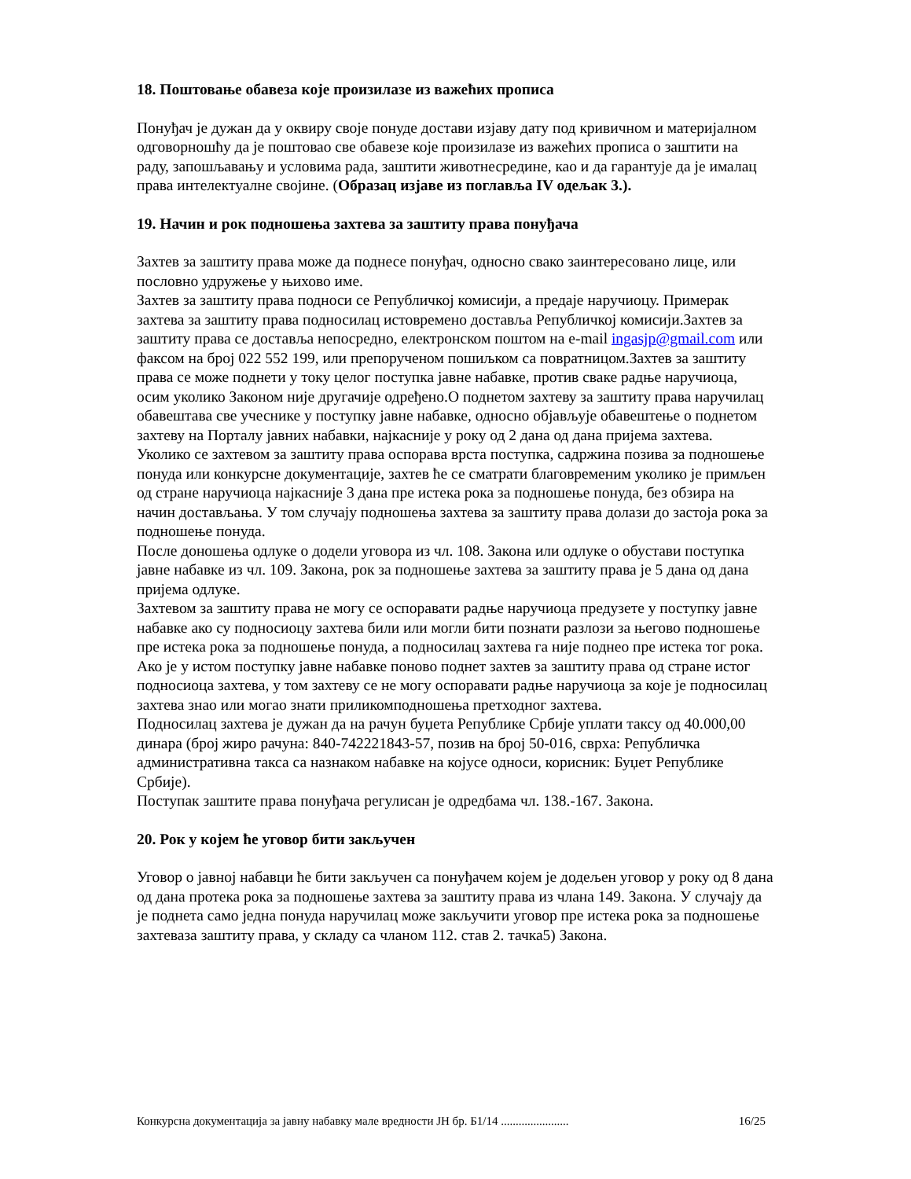18. Поштовање обавеза које произилазе из важећих прописа
Понуђач је дужан да у оквиру своје понуде достави изјаву дату под кривичном и материјалном одговорношћу да је поштовао све обавезе које произилазе из важећих прописа о заштити на раду, запошљавању и условима рада, заштити животнесредине, као и да гарантује да је ималац права интелектуалне својине. (Образац изјаве из поглавља IV одељак 3.).
19. Начин и рок подношења захтева за заштиту права понуђача
Захтев за заштиту права може да поднесе понуђач, односно свако заинтересовано лице, или пословно удружење у њихово име.
Захтев за заштиту права подноси се Републичкој комисији, а предаје наручиоцу. Примерак захтева за заштиту права подносилац истовремено доставља Републичкој комисији.Захтев за заштиту права се доставља непосредно, електронском поштом на e-mail ingasjp@gmail.com или факсом на број 022 552 199, или препорученом пошиљком са повратницом.Захтев за заштиту права се може поднети у току целог поступка јавне набавке, против сваке радње наручиоца, осим уколико Законом није другачије одређено.О поднетом захтеву за заштиту права наручилац обавештава све учеснике у поступку јавне набавке, односно објављује обавештење о поднетом захтеву на Порталу јавних набавки, најкасније у року од 2 дана од дана пријема захтева.
Уколико се захтевом за заштиту права оспорава врста поступка, садржина позива за подношење понуда или конкурсне документације, захтев ће се сматрати благовременим уколико је примљен од стране наручиоца најкасније 3 дана пре истека рока за подношење понуда, без обзира на начин достављања. У том случају подношења захтева за заштиту права долази до застоја рока за подношење понуда.
После доношења одлуке о додели уговора из чл. 108. Закона или одлуке о обустави поступка јавне набавке из чл. 109. Закона, рок за подношење захтева за заштиту права је 5 дана од дана пријема одлуке.
Захтевом за заштиту права не могу се оспоравати радње наручиоца предузете у поступку јавне набавке ако су подносиоцу захтева били или могли бити познати разлози за његово подношење пре истека рока за подношење понуда, а подносилац захтева га није поднео пре истека тог рока.
Ако је у истом поступку јавне набавке поново поднет захтев за заштиту права од стране истог подносиоца захтева, у том захтеву се не могу оспоравати радње наручиоца за које је подносилац захтева знао или могао знати приликомподношења претходног захтева.
Подносилац захтева је дужан да на рачун буџета Републике Србије уплати таксу од 40.000,00 динара (број жиро рачуна: 840-742221843-57, позив на број 50-016, сврха: Републичка административна такса са назнаком набавке на којусе односи, корисник: Буџет Републике Србије).
Поступак заштите права понуђача регулисан је одредбама чл. 138.-167. Закона.
20. Рок у којем ће уговор бити закључен
Уговор о јавној набавци ће бити закључен са понуђачем којем је додељен уговор у року од 8 дана од дана протека рока за подношење захтева за заштиту права из члана 149. Закона. У случају да је поднета само једна понуда наручилац може закључити уговор пре истека рока за подношење захтеваза заштиту права, у складу са чланом 112. став 2. тачка5) Закона.
Конкурсна документација за јавну набавку мале вредности ЈН бр. Б1/14 ....................... 16/25